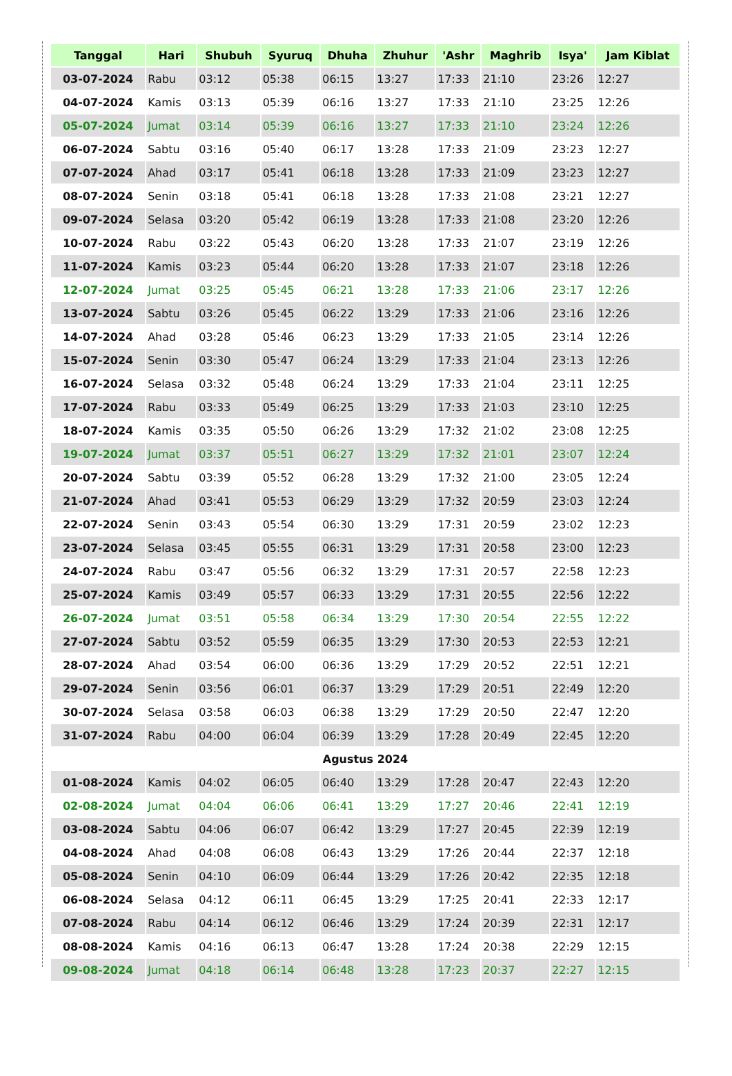| Tanggal | Hari | Shubuh | Syuruq | Dhuha | Zhuhur | 'Ashr | Maghrib | Isya' | Jam Kiblat |
| --- | --- | --- | --- | --- | --- | --- | --- | --- | --- |
| 03-07-2024 | Rabu | 03:12 | 05:38 | 06:15 | 13:27 | 17:33 | 21:10 | 23:26 | 12:27 |
| 04-07-2024 | Kamis | 03:13 | 05:39 | 06:16 | 13:27 | 17:33 | 21:10 | 23:25 | 12:26 |
| 05-07-2024 | Jumat | 03:14 | 05:39 | 06:16 | 13:27 | 17:33 | 21:10 | 23:24 | 12:26 |
| 06-07-2024 | Sabtu | 03:16 | 05:40 | 06:17 | 13:28 | 17:33 | 21:09 | 23:23 | 12:27 |
| 07-07-2024 | Ahad | 03:17 | 05:41 | 06:18 | 13:28 | 17:33 | 21:09 | 23:23 | 12:27 |
| 08-07-2024 | Senin | 03:18 | 05:41 | 06:18 | 13:28 | 17:33 | 21:08 | 23:21 | 12:27 |
| 09-07-2024 | Selasa | 03:20 | 05:42 | 06:19 | 13:28 | 17:33 | 21:08 | 23:20 | 12:26 |
| 10-07-2024 | Rabu | 03:22 | 05:43 | 06:20 | 13:28 | 17:33 | 21:07 | 23:19 | 12:26 |
| 11-07-2024 | Kamis | 03:23 | 05:44 | 06:20 | 13:28 | 17:33 | 21:07 | 23:18 | 12:26 |
| 12-07-2024 | Jumat | 03:25 | 05:45 | 06:21 | 13:28 | 17:33 | 21:06 | 23:17 | 12:26 |
| 13-07-2024 | Sabtu | 03:26 | 05:45 | 06:22 | 13:29 | 17:33 | 21:06 | 23:16 | 12:26 |
| 14-07-2024 | Ahad | 03:28 | 05:46 | 06:23 | 13:29 | 17:33 | 21:05 | 23:14 | 12:26 |
| 15-07-2024 | Senin | 03:30 | 05:47 | 06:24 | 13:29 | 17:33 | 21:04 | 23:13 | 12:26 |
| 16-07-2024 | Selasa | 03:32 | 05:48 | 06:24 | 13:29 | 17:33 | 21:04 | 23:11 | 12:25 |
| 17-07-2024 | Rabu | 03:33 | 05:49 | 06:25 | 13:29 | 17:33 | 21:03 | 23:10 | 12:25 |
| 18-07-2024 | Kamis | 03:35 | 05:50 | 06:26 | 13:29 | 17:32 | 21:02 | 23:08 | 12:25 |
| 19-07-2024 | Jumat | 03:37 | 05:51 | 06:27 | 13:29 | 17:32 | 21:01 | 23:07 | 12:24 |
| 20-07-2024 | Sabtu | 03:39 | 05:52 | 06:28 | 13:29 | 17:32 | 21:00 | 23:05 | 12:24 |
| 21-07-2024 | Ahad | 03:41 | 05:53 | 06:29 | 13:29 | 17:32 | 20:59 | 23:03 | 12:24 |
| 22-07-2024 | Senin | 03:43 | 05:54 | 06:30 | 13:29 | 17:31 | 20:59 | 23:02 | 12:23 |
| 23-07-2024 | Selasa | 03:45 | 05:55 | 06:31 | 13:29 | 17:31 | 20:58 | 23:00 | 12:23 |
| 24-07-2024 | Rabu | 03:47 | 05:56 | 06:32 | 13:29 | 17:31 | 20:57 | 22:58 | 12:23 |
| 25-07-2024 | Kamis | 03:49 | 05:57 | 06:33 | 13:29 | 17:31 | 20:55 | 22:56 | 12:22 |
| 26-07-2024 | Jumat | 03:51 | 05:58 | 06:34 | 13:29 | 17:30 | 20:54 | 22:55 | 12:22 |
| 27-07-2024 | Sabtu | 03:52 | 05:59 | 06:35 | 13:29 | 17:30 | 20:53 | 22:53 | 12:21 |
| 28-07-2024 | Ahad | 03:54 | 06:00 | 06:36 | 13:29 | 17:29 | 20:52 | 22:51 | 12:21 |
| 29-07-2024 | Senin | 03:56 | 06:01 | 06:37 | 13:29 | 17:29 | 20:51 | 22:49 | 12:20 |
| 30-07-2024 | Selasa | 03:58 | 06:03 | 06:38 | 13:29 | 17:29 | 20:50 | 22:47 | 12:20 |
| 31-07-2024 | Rabu | 04:00 | 06:04 | 06:39 | 13:29 | 17:28 | 20:49 | 22:45 | 12:20 |
| Agustus 2024 | | | | | | | | | |
| 01-08-2024 | Kamis | 04:02 | 06:05 | 06:40 | 13:29 | 17:28 | 20:47 | 22:43 | 12:20 |
| 02-08-2024 | Jumat | 04:04 | 06:06 | 06:41 | 13:29 | 17:27 | 20:46 | 22:41 | 12:19 |
| 03-08-2024 | Sabtu | 04:06 | 06:07 | 06:42 | 13:29 | 17:27 | 20:45 | 22:39 | 12:19 |
| 04-08-2024 | Ahad | 04:08 | 06:08 | 06:43 | 13:29 | 17:26 | 20:44 | 22:37 | 12:18 |
| 05-08-2024 | Senin | 04:10 | 06:09 | 06:44 | 13:29 | 17:26 | 20:42 | 22:35 | 12:18 |
| 06-08-2024 | Selasa | 04:12 | 06:11 | 06:45 | 13:29 | 17:25 | 20:41 | 22:33 | 12:17 |
| 07-08-2024 | Rabu | 04:14 | 06:12 | 06:46 | 13:29 | 17:24 | 20:39 | 22:31 | 12:17 |
| 08-08-2024 | Kamis | 04:16 | 06:13 | 06:47 | 13:28 | 17:24 | 20:38 | 22:29 | 12:15 |
| 09-08-2024 | Jumat | 04:18 | 06:14 | 06:48 | 13:28 | 17:23 | 20:37 | 22:27 | 12:15 |